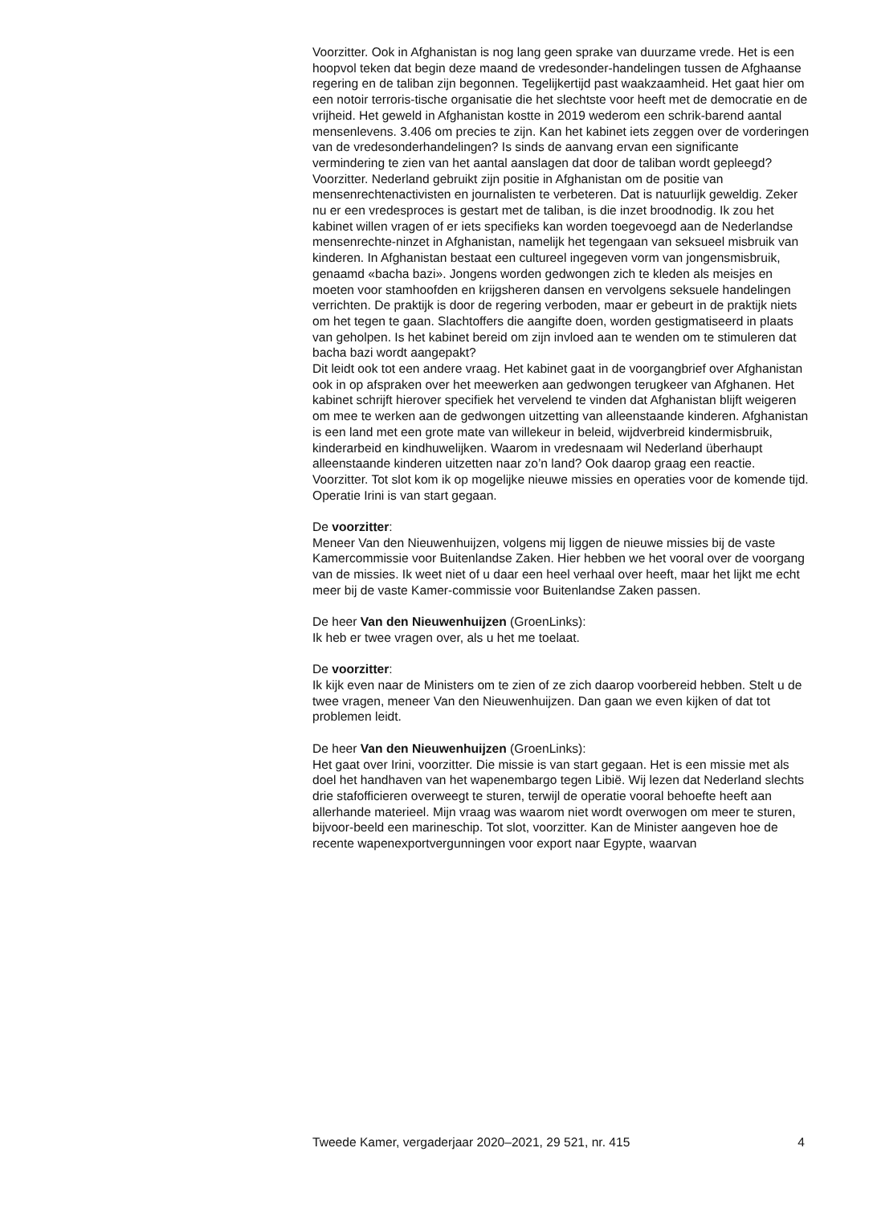Voorzitter. Ook in Afghanistan is nog lang geen sprake van duurzame vrede. Het is een hoopvol teken dat begin deze maand de vredesonder-handelingen tussen de Afghaanse regering en de taliban zijn begonnen. Tegelijkertijd past waakzaamheid. Het gaat hier om een notoir terroris-tische organisatie die het slechtste voor heeft met de democratie en de vrijheid. Het geweld in Afghanistan kostte in 2019 wederom een schrik-barend aantal mensenlevens. 3.406 om precies te zijn. Kan het kabinet iets zeggen over de vorderingen van de vredesonderhandelingen? Is sinds de aanvang ervan een significante vermindering te zien van het aantal aanslagen dat door de taliban wordt gepleegd?
Voorzitter. Nederland gebruikt zijn positie in Afghanistan om de positie van mensenrechtenactivisten en journalisten te verbeteren. Dat is natuurlijk geweldig. Zeker nu er een vredesproces is gestart met de taliban, is die inzet broodnodig. Ik zou het kabinet willen vragen of er iets specifieks kan worden toegevoegd aan de Nederlandse mensenrechte-ninzet in Afghanistan, namelijk het tegengaan van seksueel misbruik van kinderen. In Afghanistan bestaat een cultureel ingegeven vorm van jongensmisbruik, genaamd «bacha bazi». Jongens worden gedwongen zich te kleden als meisjes en moeten voor stamhoofden en krijgsheren dansen en vervolgens seksuele handelingen verrichten. De praktijk is door de regering verboden, maar er gebeurt in de praktijk niets om het tegen te gaan. Slachtoffers die aangifte doen, worden gestigmatiseerd in plaats van geholpen. Is het kabinet bereid om zijn invloed aan te wenden om te stimuleren dat bacha bazi wordt aangepakt?
Dit leidt ook tot een andere vraag. Het kabinet gaat in de voorgangbrief over Afghanistan ook in op afspraken over het meewerken aan gedwongen terugkeer van Afghanen. Het kabinet schrijft hierover specifiek het vervelend te vinden dat Afghanistan blijft weigeren om mee te werken aan de gedwongen uitzetting van alleenstaande kinderen. Afghanistan is een land met een grote mate van willekeur in beleid, wijdverbreid kindermisbruik, kinderarbeid en kindhuwelijken. Waarom in vredesnaam wil Nederland überhaupt alleenstaande kinderen uitzetten naar zo’n land? Ook daarop graag een reactie.
Voorzitter. Tot slot kom ik op mogelijke nieuwe missies en operaties voor de komende tijd. Operatie Irini is van start gegaan.
De voorzitter:
Meneer Van den Nieuwenhuijzen, volgens mij liggen de nieuwe missies bij de vaste Kamercommissie voor Buitenlandse Zaken. Hier hebben we het vooral over de voorgang van de missies. Ik weet niet of u daar een heel verhaal over heeft, maar het lijkt me echt meer bij de vaste Kamer-commissie voor Buitenlandse Zaken passen.
De heer Van den Nieuwenhuijzen (GroenLinks):
Ik heb er twee vragen over, als u het me toelaat.
De voorzitter:
Ik kijk even naar de Ministers om te zien of ze zich daarop voorbereid hebben. Stelt u de twee vragen, meneer Van den Nieuwenhuijzen. Dan gaan we even kijken of dat tot problemen leidt.
De heer Van den Nieuwenhuijzen (GroenLinks):
Het gaat over Irini, voorzitter. Die missie is van start gegaan. Het is een missie met als doel het handhaven van het wapenembargo tegen Libië. Wij lezen dat Nederland slechts drie stafofficieren overweegt te sturen, terwijl de operatie vooral behoefte heeft aan allerhande materieel. Mijn vraag was waarom niet wordt overwogen om meer te sturen, bijvoor-beeld een marineschip. Tot slot, voorzitter. Kan de Minister aangeven hoe de recente wapenexportvergunningen voor export naar Egypte, waarvan
Tweede Kamer, vergaderjaar 2020–2021, 29 521, nr. 415 4